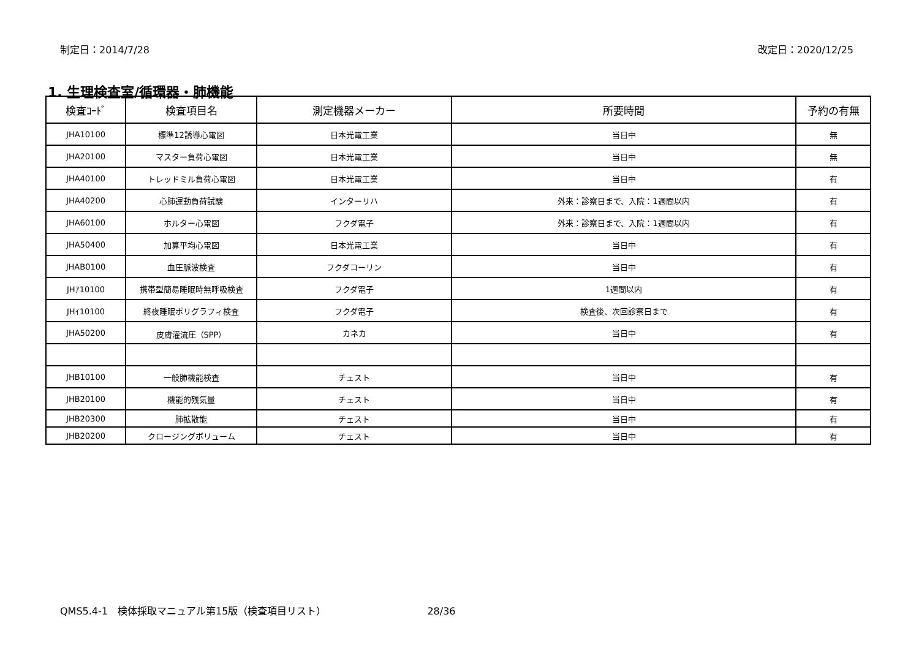制定日：2014/7/28 改定日：2020/12/25
1. 生理検査室/循環器・肺機能
| 検査ｺｰﾄﾞ | 検査項目名 | 測定機器メーカー | 所要時間 | 予約の有無 |
| --- | --- | --- | --- | --- |
| JHA10100 | 標準12誘導心電図 | 日本光電工業 | 当日中 | 無 |
| JHA20100 | マスター負荷心電図 | 日本光電工業 | 当日中 | 無 |
| JHA40100 | トレッドミル負荷心電図 | 日本光電工業 | 当日中 | 有 |
| JHA40200 | 心肺運動負荷試験 | インターリハ | 外来：診察日まで、入院：1週間以内 | 有 |
| JHA60100 | ホルター心電図 | フクダ電子 | 外来：診察日まで、入院：1週間以内 | 有 |
| JHA50400 | 加算平均心電図 | 日本光電工業 | 当日中 | 有 |
| JHAB0100 | 血圧脈波検査 | フクダコーリン | 当日中 | 有 |
| JHｱ10100 | 携帯型簡易睡眠時無呼吸検査 | フクダ電子 | 1週間以内 | 有 |
| JHｲ10100 | 終夜睡眠ポリグラフィ検査 | フクダ電子 | 検査後、次回診察日まで | 有 |
| JHA50200 | 皮膚灌流圧（SPP） | カネカ | 当日中 | 有 |
| JHB10100 | 一般肺機能検査 | チェスト | 当日中 | 有 |
| JHB20100 | 機能的残気量 | チェスト | 当日中 | 有 |
| JHB20300 | 肺拡散能 | チェスト | 当日中 | 有 |
| JHB20200 | クロージングボリューム | チェスト | 当日中 | 有 |
QMS5.4-1　検体採取マニュアル第15版（検査項目リスト） 28/36